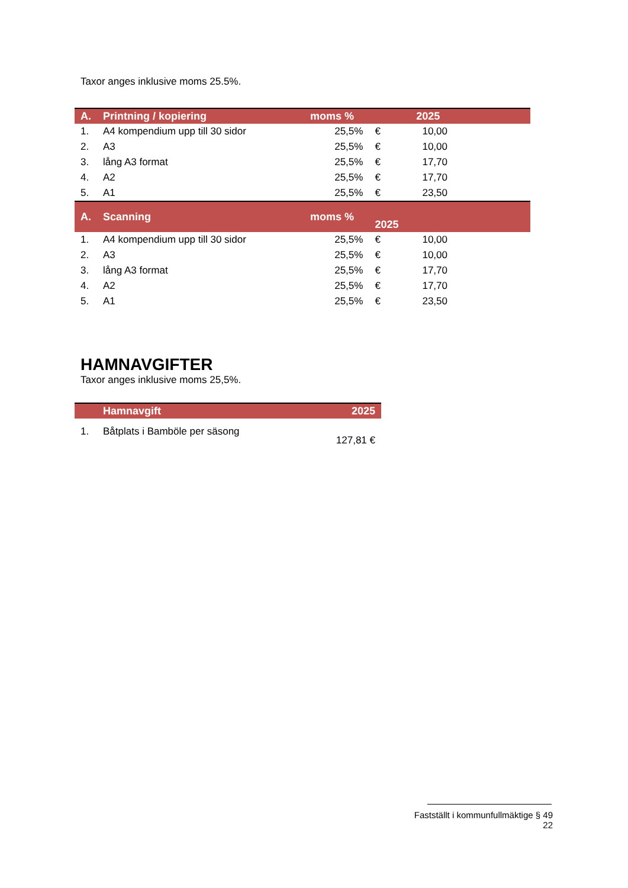Taxor anges inklusive moms 25.5%.
| A. | Printning / kopiering | moms % | | 2025 | |
| --- | --- | --- | --- | --- | --- |
| 1. | A4 kompendium upp till 30 sidor | 25,5% | € | 10,00 | |
| 2. | A3 | 25,5% | € | 10,00 | |
| 3. | lång A3 format | 25,5% | € | 17,70 | |
| 4. | A2 | 25,5% | € | 17,70 | |
| 5. | A1 | 25,5% | € | 23,50 | |
| A. | Scanning | moms % | 2025 | | |
| 1. | A4 kompendium upp till 30 sidor | 25,5% | € | 10,00 | |
| 2. | A3 | 25,5% | € | 10,00 | |
| 3. | lång A3 format | 25,5% | € | 17,70 | |
| 4. | A2 | 25,5% | € | 17,70 | |
| 5. | A1 | 25,5% | € | 23,50 | |
HAMNAVGIFTER
Taxor anges inklusive moms 25,5%.
| | Hamnavgift | 2025 |
| --- | --- | --- |
| 1. | Båtplats i Bamböle per säsong | 127,81 € |
Fastställt i kommunfullmäktige § 49
22